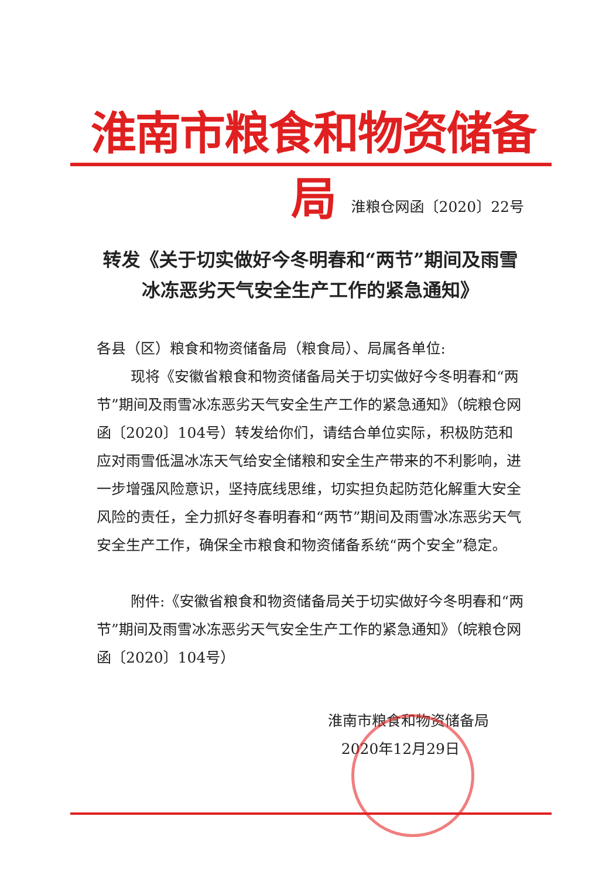淮南市粮食和物资储备局
淮粮仓网函〔2020〕22号
转发《关于切实做好今冬明春和“两节”期间及雨雪冰冻恶劣天气安全生产工作的紧急通知》
各县（区）粮食和物资储备局（粮食局）、局属各单位:
现将《安徽省粮食和物资储备局关于切实做好今冬明春和“两节”期间及雨雪冰冻恶劣天气安全生产工作的紧急通知》（皖粮仓网函〔2020〕104号）转发给你们，请结合单位实际，积极防范和应对雨雪低温冰冻天气给安全储粮和安全生产带来的不利影响，进一步增强风险意识，坚持底线思维，切实担负起防范化解重大安全风险的责任，全力抓好冬春明春和“两节”期间及雨雪冰冻恶劣天气安全生产工作，确保全市粮食和物资储备系统“两个安全”稳定。
附件:《安徽省粮食和物资储备局关于切实做好今冬明春和“两节”期间及雨雪冰冻恶劣天气安全生产工作的紧急通知》（皖粮仓网函〔2020〕104号）
淮南市粮食和物资储备局
2020年12月29日